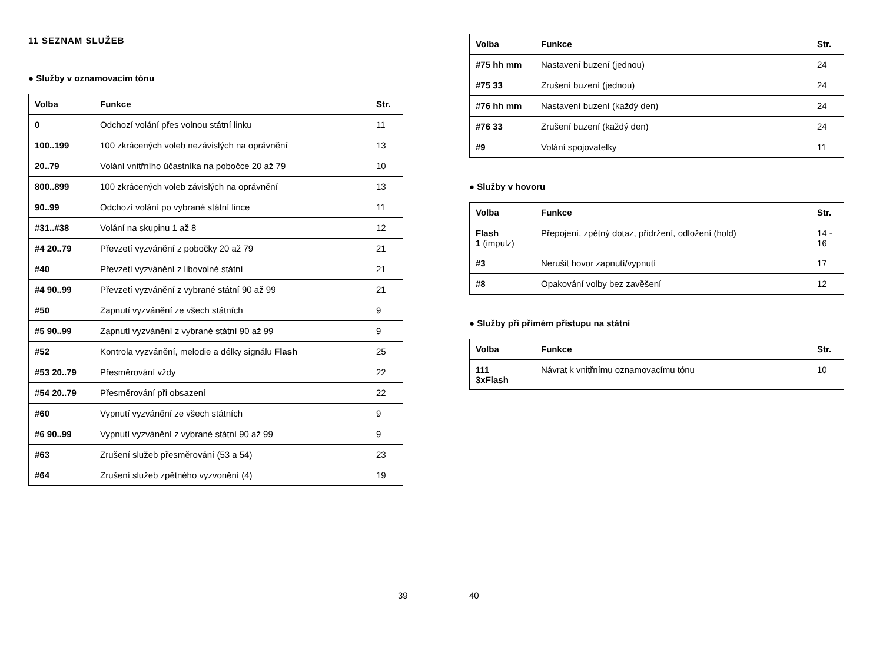11 SEZNAM SLUŽEB
● Služby v oznamovacím tónu
| Volba | Funkce | Str. |
| --- | --- | --- |
| 0 | Odchozí volání přes volnou státní linku | 11 |
| 100..199 | 100 zkrácených voleb nezávislých na oprávnění | 13 |
| 20..79 | Volání vnitřního účastníka na pobočce 20 až 79 | 10 |
| 800..899 | 100 zkrácených voleb závislých na oprávnění | 13 |
| 90..99 | Odchozí volání po vybrané státní lince | 11 |
| #31..#38 | Volání na skupinu 1 až 8 | 12 |
| #4 20..79 | Převzetí vyzvánění z pobočky 20 až 79 | 21 |
| #40 | Převzetí vyzvánění z libovolné státní | 21 |
| #4 90..99 | Převzetí vyzvánění z vybrané státní 90 až 99 | 21 |
| #50 | Zapnutí vyzvánění ze všech státních | 9 |
| #5 90..99 | Zapnutí vyzvánění z vybrané státní 90 až 99 | 9 |
| #52 | Kontrola vyzvánění, melodie a délky signálu Flash | 25 |
| #53 20..79 | Přesměrování vždy | 22 |
| #54 20..79 | Přesměrování při obsazení | 22 |
| #60 | Vypnutí vyzvánění ze všech státních | 9 |
| #6 90..99 | Vypnutí vyzvánění z vybrané státní 90 až 99 | 9 |
| #63 | Zrušení služeb přesměrování (53 a 54) | 23 |
| #64 | Zrušení služeb zpětného vyzvonění (4) | 19 |
39
| Volba | Funkce | Str. |
| --- | --- | --- |
| #75 hh mm | Nastavení buzení (jednou) | 24 |
| #75 33 | Zrušení buzení (jednou) | 24 |
| #76 hh mm | Nastavení buzení (každý den) | 24 |
| #76 33 | Zrušení buzení (každý den) | 24 |
| #9 | Volání spojovatelky | 11 |
● Služby v hovoru
| Volba | Funkce | Str. |
| --- | --- | --- |
| Flash 1 (impulz) | Přepojení, zpětný dotaz, přidržení, odložení (hold) | 14 - 16 |
| #3 | Nerušit hovor zapnutí/vypnutí | 17 |
| #8 | Opakování volby bez zavěšení | 12 |
● Služby při přímém přístupu na státní
| Volba | Funkce | Str. |
| --- | --- | --- |
| 111 3xFlash | Návrat k vnitřnímu oznamovacímu tónu | 10 |
40